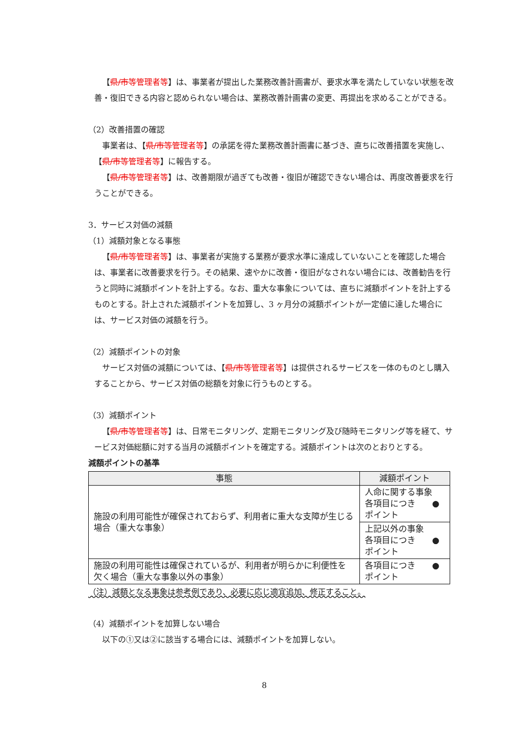【県/市等管理者等】は、事業者が提出した業務改善計画書が、要求水準を満たしていない状態を改善・復旧できる内容と認められない場合は、業務改善計画書の変更、再提出を求めることができる。
（2）改善措置の確認
事業者は、【県/市等管理者等】の承諾を得た業務改善計画書に基づき、直ちに改善措置を実施し、【県/市等管理者等】に報告する。
【県/市等管理者等】は、改善期限が過ぎても改善・復旧が確認できない場合は、再度改善要求を行うことができる。
3．サービス対価の減額
（1）減額対象となる事態
【県/市等管理者等】は、事業者が実施する業務が要求水準に達成していないことを確認した場合は、事業者に改善要求を行う。その結果、速やかに改善・復旧がなされない場合には、改善勧告を行うと同時に減額ポイントを計上する。なお、重大な事象については、直ちに減額ポイントを計上するものとする。計上された減額ポイントを加算し、3 ヶ月分の減額ポイントが一定値に達した場合には、サービス対価の減額を行う。
（2）減額ポイントの対象
サービス対価の減額については、【県/市等管理者等】は提供されるサービスを一体のものとし購入することから、サービス対価の総額を対象に行うものとする。
（3）減額ポイント
【県/市等管理者等】は、日常モニタリング、定期モニタリング及び随時モニタリング等を経て、サービス対価総額に対する当月の減額ポイントを確定する。減額ポイントは次のとおりとする。
減額ポイントの基準
| 事態 | 減額ポイント |
| --- | --- |
| 施設の利用可能性が確保されておらず、利用者に重大な支障が生じる場合（重大な事象） | 人命に関する事象 各項目につき ●ポイント |
| | 上記以外の事象 各項目につき ●ポイント |
| 施設の利用可能性は確保されているが、利用者が明らかに利便性を欠く場合（重大な事象以外の事象） | 各項目につき ●ポイント |
（注）減額となる事象は参考例であり、必要に応じ適宜追加、修正すること。
（4）減額ポイントを加算しない場合
以下の①又は②に該当する場合には、減額ポイントを加算しない。
8